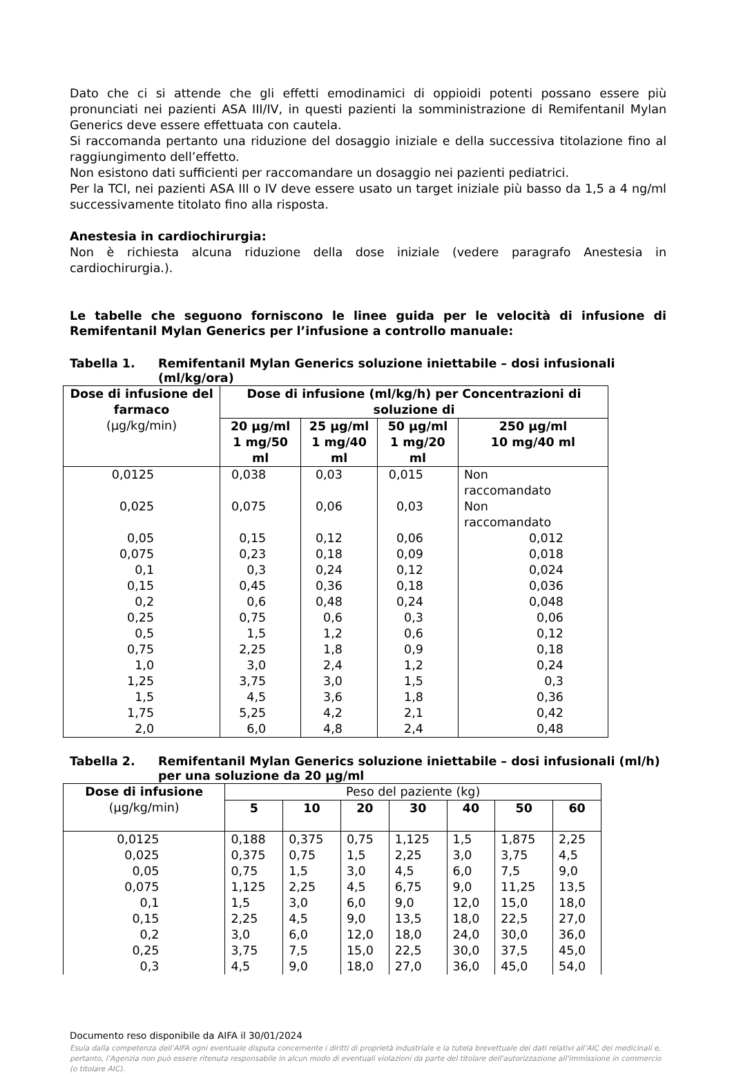Dato che ci si attende che gli effetti emodinamici di oppioidi potenti possano essere più pronunciati nei pazienti ASA III/IV, in questi pazienti la somministrazione di Remifentanil Mylan Generics deve essere effettuata con cautela.
Si raccomanda pertanto una riduzione del dosaggio iniziale e della successiva titolazione fino al raggiungimento dell’effetto.
Non esistono dati sufficienti per raccomandare un dosaggio nei pazienti pediatrici.
Per la TCI, nei pazienti ASA III o IV deve essere usato un target iniziale più basso da 1,5 a 4 ng/ml successivamente titolato fino alla risposta.
Anestesia in cardiochirurgia:
Non è richiesta alcuna riduzione della dose iniziale (vedere paragrafo Anestesia in cardiochirurgia.).
Le tabelle che seguono forniscono le linee guida per le velocità di infusione di Remifentanil Mylan Generics per l’infusione a controllo manuale:
Tabella 1. Remifentanil Mylan Generics soluzione iniettabile – dosi infusionali (ml/kg/ora)
| Dose di infusione del farmaco (μg/kg/min) | Dose di infusione (ml/kg/h) per Concentrazioni di soluzione di | | | |
| --- | --- | --- | --- | --- |
| | 20 μg/ml 1 mg/50 ml | 25 μg/ml 1 mg/40 ml | 50 μg/ml 1 mg/20 ml | 250 μg/ml 10 mg/40 ml |
| 0,0125 | 0,038 | 0,03 | 0,015 | Non raccomandato |
| 0,025 | 0,075 | 0,06 | 0,03 | Non raccomandato |
| 0,05 | 0,15 | 0,12 | 0,06 | 0,012 |
| 0,075 | 0,23 | 0,18 | 0,09 | 0,018 |
| 0,1 | 0,3 | 0,24 | 0,12 | 0,024 |
| 0,15 | 0,45 | 0,36 | 0,18 | 0,036 |
| 0,2 | 0,6 | 0,48 | 0,24 | 0,048 |
| 0,25 | 0,75 | 0,6 | 0,3 | 0,06 |
| 0,5 | 1,5 | 1,2 | 0,6 | 0,12 |
| 0,75 | 2,25 | 1,8 | 0,9 | 0,18 |
| 1,0 | 3,0 | 2,4 | 1,2 | 0,24 |
| 1,25 | 3,75 | 3,0 | 1,5 | 0,3 |
| 1,5 | 4,5 | 3,6 | 1,8 | 0,36 |
| 1,75 | 5,25 | 4,2 | 2,1 | 0,42 |
| 2,0 | 6,0 | 4,8 | 2,4 | 0,48 |
Tabella 2. Remifentanil Mylan Generics soluzione iniettabile – dosi infusionali (ml/h) per una soluzione da 20 μg/ml
| Dose di infusione (μg/kg/min) | Peso del paziente (kg) | | | | | | |
| --- | --- | --- | --- | --- | --- | --- | --- |
| | 5 | 10 | 20 | 30 | 40 | 50 | 60 |
| 0,0125 | 0,188 | 0,375 | 0,75 | 1,125 | 1,5 | 1,875 | 2,25 |
| 0,025 | 0,375 | 0,75 | 1,5 | 2,25 | 3,0 | 3,75 | 4,5 |
| 0,05 | 0,75 | 1,5 | 3,0 | 4,5 | 6,0 | 7,5 | 9,0 |
| 0,075 | 1,125 | 2,25 | 4,5 | 6,75 | 9,0 | 11,25 | 13,5 |
| 0,1 | 1,5 | 3,0 | 6,0 | 9,0 | 12,0 | 15,0 | 18,0 |
| 0,15 | 2,25 | 4,5 | 9,0 | 13,5 | 18,0 | 22,5 | 27,0 |
| 0,2 | 3,0 | 6,0 | 12,0 | 18,0 | 24,0 | 30,0 | 36,0 |
| 0,25 | 3,75 | 7,5 | 15,0 | 22,5 | 30,0 | 37,5 | 45,0 |
| 0,3 | 4,5 | 9,0 | 18,0 | 27,0 | 36,0 | 45,0 | 54,0 |
Documento reso disponibile da AIFA il 30/01/2024
Esula dalla competenza dell’AIFA ogni eventuale disputa concernente i diritti di proprietà industriale e la tutela brevettuale dei dati relativi all’AIC dei medicinali e, pertanto, l’Agenzia non può essere ritenuta responsabile in alcun modo di eventuali violazioni da parte del titolare dell'autorizzazione all'immissione in commercio (o titolare AIC).